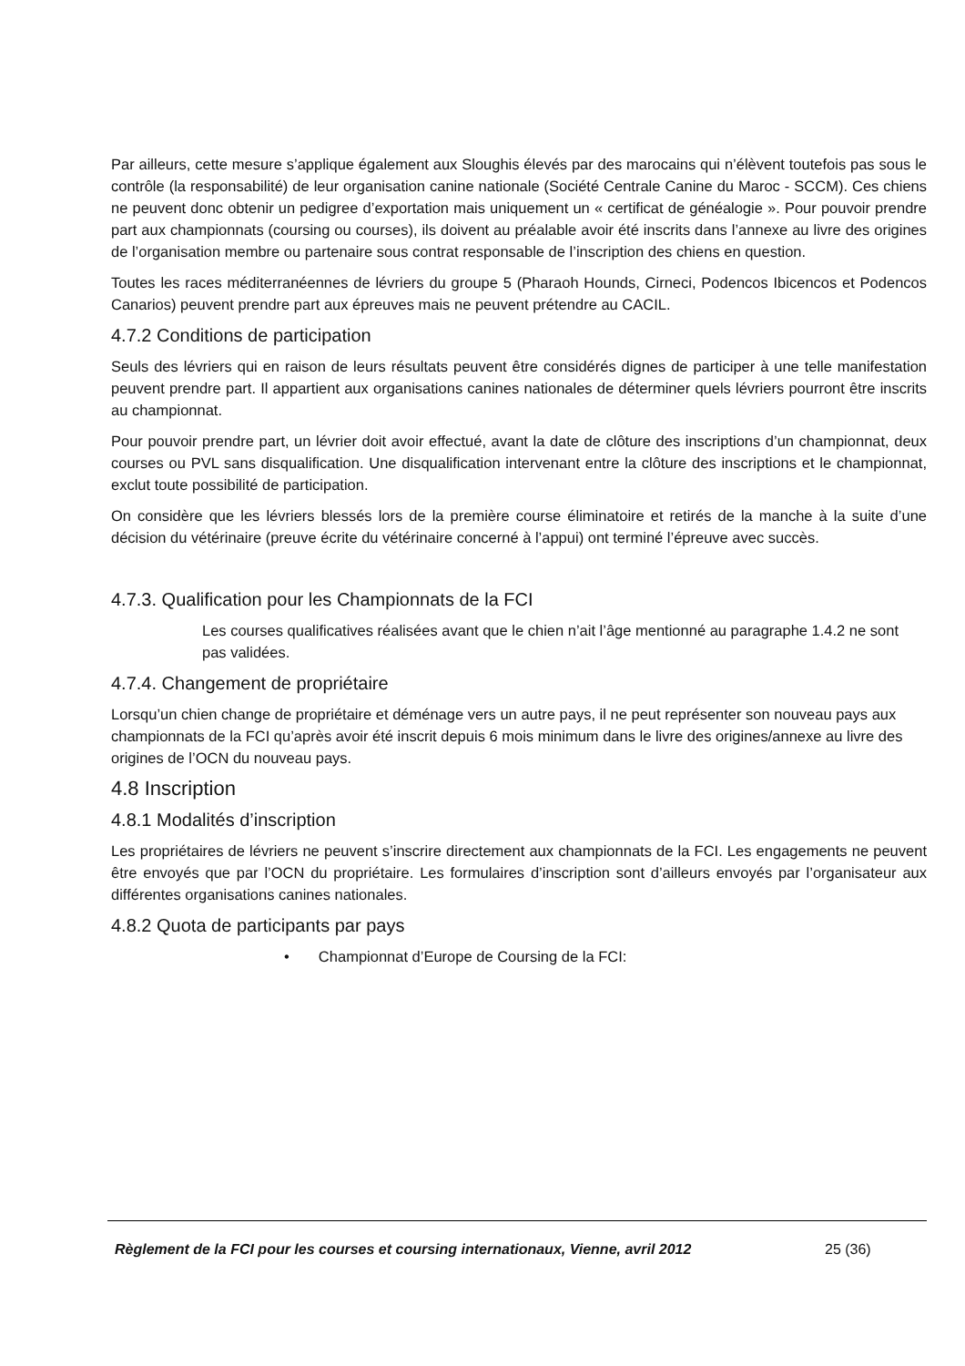Par ailleurs, cette mesure s’applique également aux Sloughis élevés par des marocains qui n’élèvent toutefois pas sous le contrôle (la responsabilité) de leur organisation canine nationale (Société Centrale Canine du Maroc - SCCM). Ces chiens ne peuvent donc obtenir un pedigree d’exportation mais uniquement un « certificat de généalogie ». Pour pouvoir prendre part aux championnats (coursing ou courses), ils doivent au préalable avoir été inscrits dans l’annexe au livre des origines de l’organisation membre ou partenaire sous contrat responsable de l’inscription des chiens en question.
Toutes les races méditerranéennes de lévriers du groupe 5 (Pharaoh Hounds, Cirneci, Podencos Ibicencos et Podencos Canarios) peuvent prendre part aux épreuves mais ne peuvent prétendre au CACIL.
4.7.2 Conditions de participation
Seuls des lévriers qui en raison de leurs résultats peuvent être considérés dignes de participer à une telle manifestation peuvent prendre part. Il appartient aux organisations canines nationales de déterminer quels lévriers pourront être inscrits au championnat.
Pour pouvoir prendre part, un lévrier doit avoir effectué, avant la date de clôture des inscriptions d’un championnat, deux courses ou PVL sans disqualification. Une disqualification intervenant entre la clôture des inscriptions et le championnat, exclut toute possibilité de participation.
On considère que les lévriers blessés lors de la première course éliminatoire et retirés de la manche à la suite d’une décision du vétérinaire (preuve écrite du vétérinaire concerné à l’appui) ont terminé l’épreuve avec succès.
4.7.3. Qualification pour les Championnats de la FCI
Les courses qualificatives réalisées avant que le chien n’ait l’âge mentionné au paragraphe 1.4.2 ne sont pas validées.
4.7.4. Changement de propriétaire
Lorsqu’un chien change de propriétaire et déménage vers un autre pays, il ne peut représenter son nouveau pays aux championnats de la FCI qu’après avoir été inscrit depuis 6 mois minimum dans le livre des origines/annexe au livre des origines de l’OCN du nouveau pays.
4.8 Inscription
4.8.1 Modalités d’inscription
Les propriétaires de lévriers ne peuvent s’inscrire directement aux championnats de la FCI. Les engagements ne peuvent être envoyés que par l’OCN du propriétaire. Les formulaires d’inscription sont d’ailleurs envoyés par l’organisateur aux différentes organisations canines nationales.
4.8.2 Quota de participants par pays
• Championnat d’Europe de Coursing de la FCI:
Règlement de la FCI pour les courses et coursing internationaux, Vienne, avril 2012 25 (36)